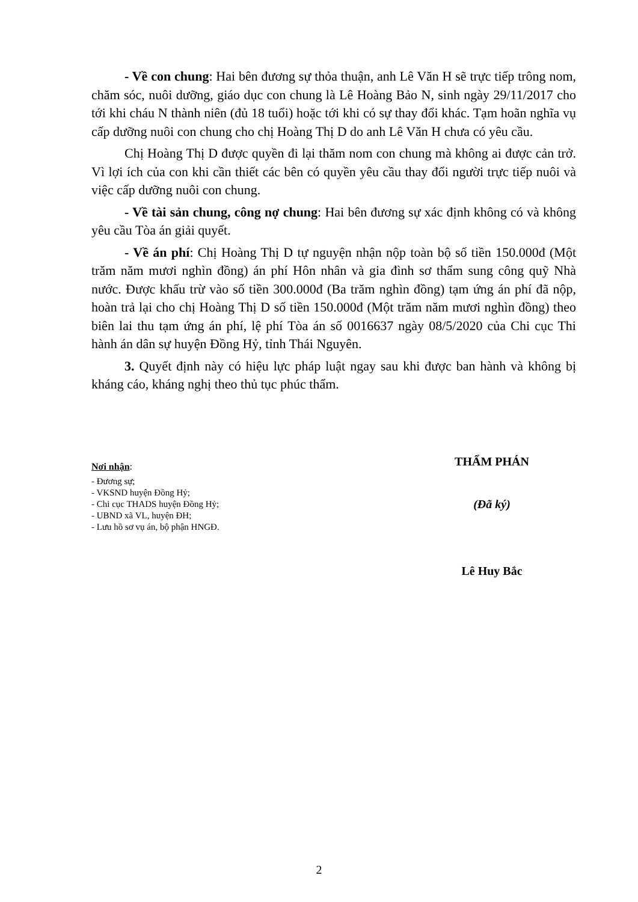- Về con chung: Hai bên đương sự thỏa thuận, anh Lê Văn H sẽ trực tiếp trông nom, chăm sóc, nuôi dưỡng, giáo dục con chung là Lê Hoàng Bảo N, sinh ngày 29/11/2017 cho tới khi cháu N thành niên (đủ 18 tuổi) hoặc tới khi có sự thay đổi khác. Tạm hoãn nghĩa vụ cấp dưỡng nuôi con chung cho chị Hoàng Thị D do anh Lê Văn H chưa có yêu cầu.
Chị Hoàng Thị D được quyền đi lại thăm nom con chung mà không ai được cản trở. Vì lợi ích của con khi cần thiết các bên có quyền yêu cầu thay đổi người trực tiếp nuôi và việc cấp dưỡng nuôi con chung.
- Về tài sản chung, công nợ chung: Hai bên đương sự xác định không có và không yêu cầu Tòa án giải quyết.
- Về án phí: Chị Hoàng Thị D tự nguyện nhận nộp toàn bộ số tiền 150.000đ (Một trăm năm mươi nghìn đồng) án phí Hôn nhân và gia đình sơ thẩm sung công quỹ Nhà nước. Được khấu trừ vào số tiền 300.000đ (Ba trăm nghìn đồng) tạm ứng án phí đã nộp, hoàn trả lại cho chị Hoàng Thị D số tiền 150.000đ (Một trăm năm mươi nghìn đồng) theo biên lai thu tạm ứng án phí, lệ phí Tòa án số 0016637 ngày 08/5/2020 của Chi cục Thi hành án dân sự huyện Đồng Hỷ, tỉnh Thái Nguyên.
3. Quyết định này có hiệu lực pháp luật ngay sau khi được ban hành và không bị kháng cáo, kháng nghị theo thủ tục phúc thẩm.
Nơi nhận:
- Đương sự;
- VKSND huyện Đồng Hỷ;
- Chi cục THADS huyện Đồng Hỷ;
- UBND xã VL, huyện ĐH;
- Lưu hồ sơ vụ án, bộ phận HNGĐ.
THẨM PHÁN
(Đã ký)
Lê Huy Bắc
2